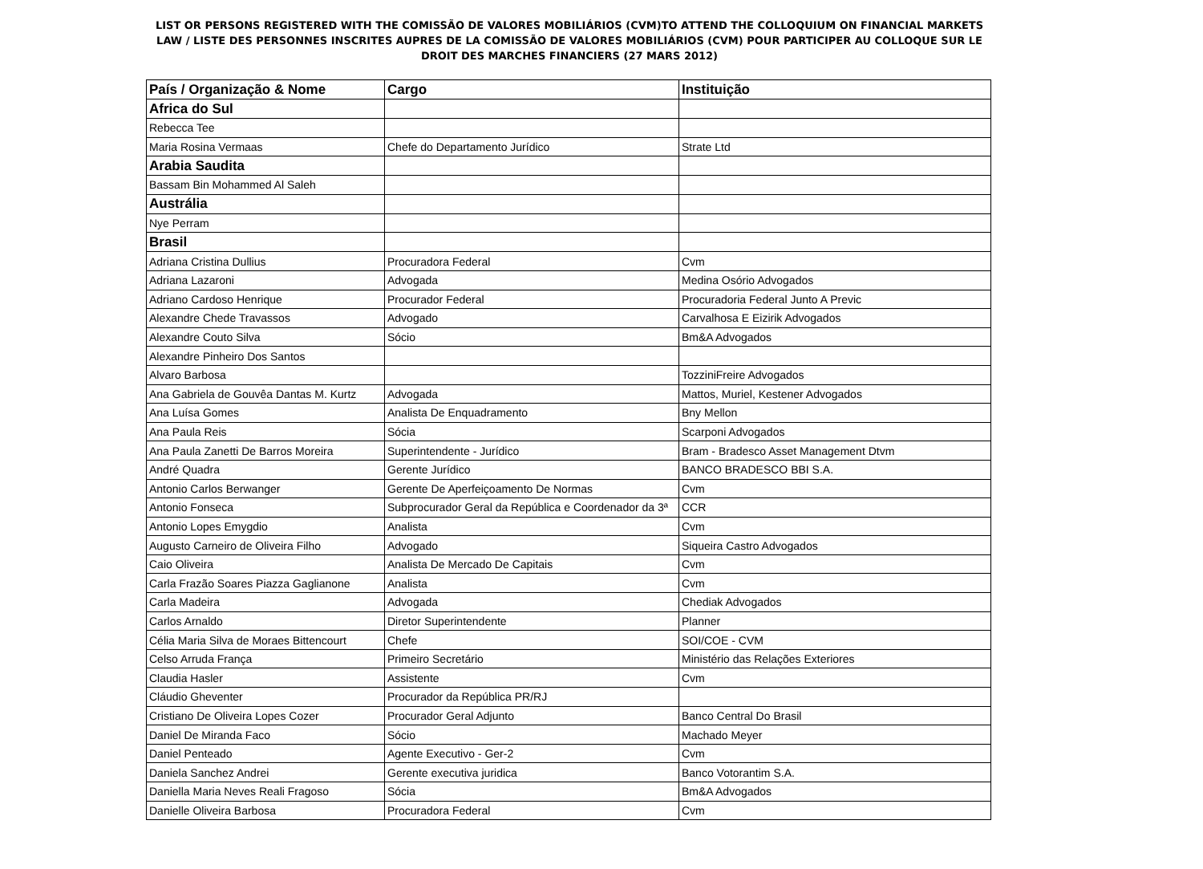LIST OR PERSONS REGISTERED WITH THE COMISSÃO DE VALORES MOBILIÁRIOS (CVM)TO ATTEND THE COLLOQUIUM ON FINANCIAL MARKETS LAW / LISTE DES PERSONNES INSCRITES AUPRES DE LA COMISSÃO DE VALORES MOBILIÁRIOS (CVM) POUR PARTICIPER AU COLLOQUE SUR LE DROIT DES MARCHES FINANCIERS (27 MARS 2012)
| País / Organização & Nome | Cargo | Instituição |
| --- | --- | --- |
| Africa do Sul | | |
| Rebecca Tee | | |
| Maria Rosina Vermaas | Chefe do Departamento Jurídico | Strate Ltd |
| Arabia Saudita | | |
| Bassam Bin Mohammed Al Saleh | | |
| Austrália | | |
| Nye Perram | | |
| Brasil | | |
| Adriana Cristina Dullius | Procuradora Federal | Cvm |
| Adriana Lazaroni | Advogada | Medina Osório Advogados |
| Adriano Cardoso Henrique | Procurador Federal | Procuradoria Federal Junto A Previc |
| Alexandre Chede Travassos | Advogado | Carvalhosa E Eizirik Advogados |
| Alexandre Couto Silva | Sócio | Bm&A Advogados |
| Alexandre Pinheiro Dos Santos | | |
| Alvaro Barbosa | | TozziniFreire Advogados |
| Ana Gabriela de Gouvêa Dantas M. Kurtz | Advogada | Mattos, Muriel, Kestener Advogados |
| Ana Luísa Gomes | Analista De Enquadramento | Bny Mellon |
| Ana Paula Reis | Sócia | Scarponi Advogados |
| Ana Paula Zanetti De Barros Moreira | Superintendente - Jurídico | Bram - Bradesco Asset Management Dtvm |
| André Quadra | Gerente Jurídico | BANCO BRADESCO BBI S.A. |
| Antonio Carlos Berwanger | Gerente De Aperfeiçoamento De Normas | Cvm |
| Antonio Fonseca | Subprocurador Geral da República e Coordenador da 3ª | CCR |
| Antonio Lopes Emygdio | Analista | Cvm |
| Augusto Carneiro de Oliveira Filho | Advogado | Siqueira Castro Advogados |
| Caio Oliveira | Analista De Mercado De Capitais | Cvm |
| Carla Frazão Soares Piazza Gaglianone | Analista | Cvm |
| Carla Madeira | Advogada | Chediak Advogados |
| Carlos Arnaldo | Diretor Superintendente | Planner |
| Célia Maria Silva de Moraes Bittencourt | Chefe | SOI/COE - CVM |
| Celso Arruda França | Primeiro Secretário | Ministério das Relações Exteriores |
| Claudia Hasler | Assistente | Cvm |
| Cláudio Gheventer | Procurador da República PR/RJ | |
| Cristiano De Oliveira Lopes Cozer | Procurador Geral Adjunto | Banco Central Do Brasil |
| Daniel De Miranda Faco | Sócio | Machado Meyer |
| Daniel Penteado | Agente Executivo - Ger-2 | Cvm |
| Daniela Sanchez Andrei | Gerente executiva juridica | Banco Votorantim S.A. |
| Daniella Maria Neves Reali Fragoso | Sócia | Bm&A Advogados |
| Danielle Oliveira Barbosa | Procuradora Federal | Cvm |